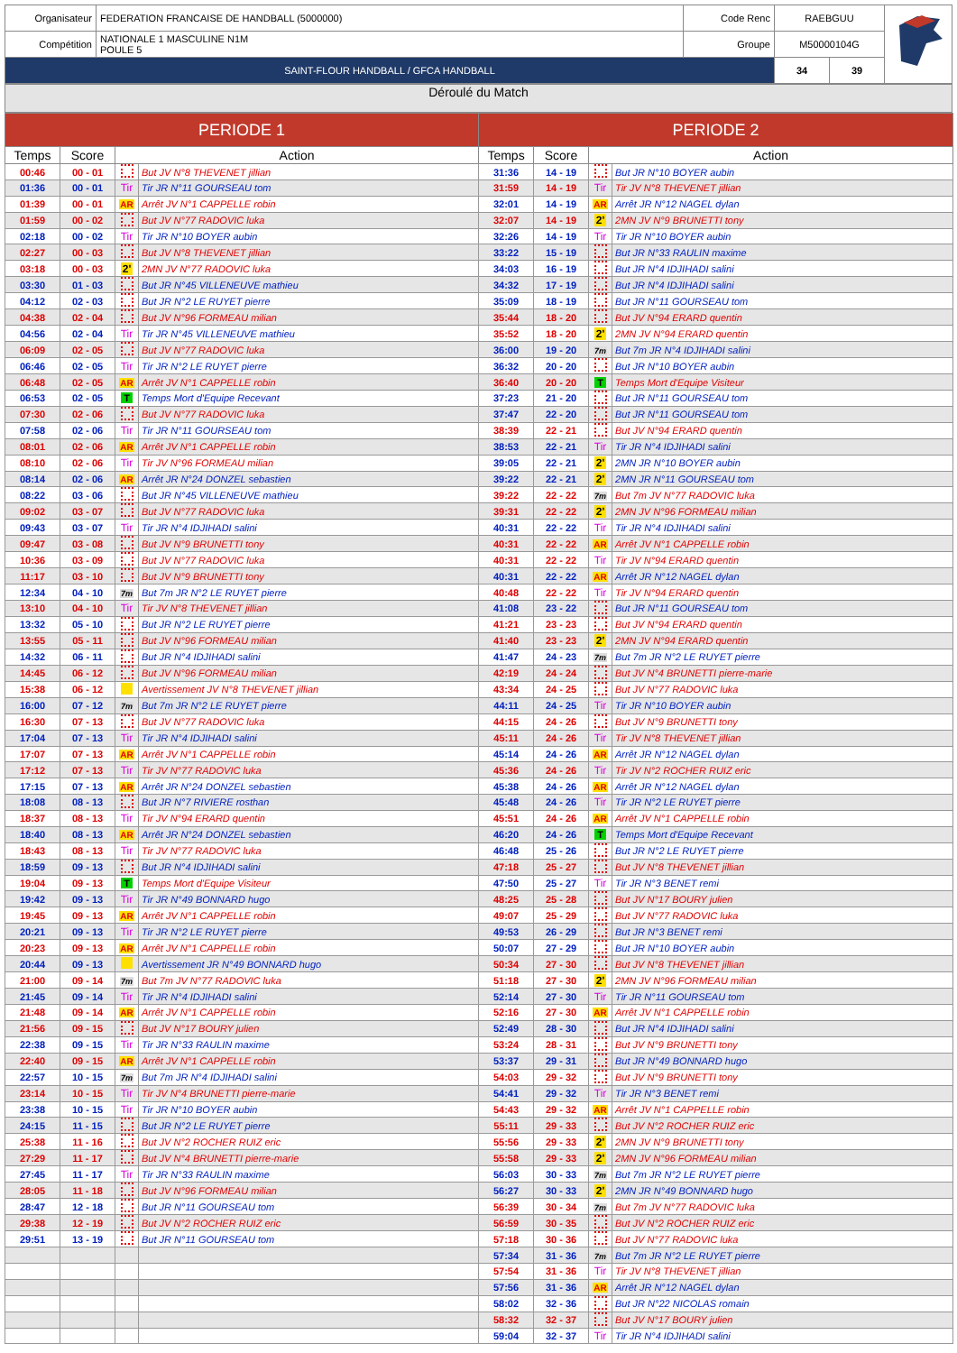| Organisateur | FEDERATION FRANCAISE DE HANDBALL (5000000) | Code Renc | RAEBGUU | | |
| Compétition | NATIONALE 1 MASCULINE N1M POULE 5 | Groupe | M50000104G | | |
| SAINT-FLOUR HANDBALL / GFCA HANDBALL | | | 34 | 39 | |
Déroulé du Match
| PERIODE 1 | | | | PERIODE 2 | | | |
| --- | --- | --- | --- | --- | --- | --- | --- |
| Temps | Score | Action | | Temps | Score | Action | |
| 00:46 | 00 - 01 | | But JV N°8 THEVENET jillian | 31:36 | 14 - 19 | | But JR N°10 BOYER aubin |
| 01:36 | 00 - 01 | Tir | Tir JR N°11 GOURSEAU tom | 31:59 | 14 - 19 | Tir | Tir JV N°8 THEVENET jillian |
| 01:39 | 00 - 01 | AR | Arrêt JV N°1 CAPPELLE robin | 32:01 | 14 - 19 | AR | Arrêt JR N°12 NAGEL dylan |
| 01:59 | 00 - 02 | | But JV N°77 RADOVIC luka | 32:07 | 14 - 19 | 2' | 2MN JV N°9 BRUNETTI tony |
| 02:18 | 00 - 02 | Tir | Tir JR N°10 BOYER aubin | 32:26 | 14 - 19 | Tir | Tir JR N°10 BOYER aubin |
| 02:27 | 00 - 03 | | But JV N°8 THEVENET jillian | 33:22 | 15 - 19 | | But JR N°33 RAULIN maxime |
| 03:18 | 00 - 03 | 2' | 2MN JV N°77 RADOVIC luka | 34:03 | 16 - 19 | | But JR N°4 IDJIHADI salini |
| 03:30 | 01 - 03 | | But JR N°45 VILLENEUVE mathieu | 34:32 | 17 - 19 | | But JR N°4 IDJIHADI salini |
| 04:12 | 02 - 03 | | But JR N°2 LE RUYET pierre | 35:09 | 18 - 19 | | But JR N°11 GOURSEAU tom |
| 04:38 | 02 - 04 | | But JV N°96 FORMEAU milian | 35:44 | 18 - 20 | | But JV N°94 ERARD quentin |
| 04:56 | 02 - 04 | Tir | Tir JR N°45 VILLENEUVE mathieu | 35:52 | 18 - 20 | 2' | 2MN JV N°94 ERARD quentin |
| 06:09 | 02 - 05 | | But JV N°77 RADOVIC luka | 36:00 | 19 - 20 | 7m | But 7m JR N°4 IDJIHADI salini |
| 06:46 | 02 - 05 | Tir | Tir JR N°2 LE RUYET pierre | 36:32 | 20 - 20 | | But JR N°10 BOYER aubin |
| 06:48 | 02 - 05 | AR | Arrêt JV N°1 CAPPELLE robin | 36:40 | 20 - 20 | T | Temps Mort d'Equipe Visiteur |
| 06:53 | 02 - 05 | T | Temps Mort d'Equipe Recevant | 37:23 | 21 - 20 | | But JR N°11 GOURSEAU tom |
| 07:30 | 02 - 06 | | But JV N°77 RADOVIC luka | 37:47 | 22 - 20 | | But JR N°11 GOURSEAU tom |
| 07:58 | 02 - 06 | Tir | Tir JR N°11 GOURSEAU tom | 38:39 | 22 - 21 | | But JV N°94 ERARD quentin |
| 08:01 | 02 - 06 | AR | Arrêt JV N°1 CAPPELLE robin | 38:53 | 22 - 21 | Tir | Tir JR N°4 IDJIHADI salini |
| 08:10 | 02 - 06 | Tir | Tir JV N°96 FORMEAU milian | 39:05 | 22 - 21 | 2' | 2MN JR N°10 BOYER aubin |
| 08:14 | 02 - 06 | AR | Arrêt JR N°24 DONZEL sebastien | 39:22 | 22 - 21 | 2' | 2MN JR N°11 GOURSEAU tom |
| 08:22 | 03 - 06 | | But JR N°45 VILLENEUVE mathieu | 39:22 | 22 - 22 | 7m | But 7m JV N°77 RADOVIC luka |
| 09:02 | 03 - 07 | | But JV N°77 RADOVIC luka | 39:31 | 22 - 22 | 2' | 2MN JV N°96 FORMEAU milian |
| 09:43 | 03 - 07 | Tir | Tir JR N°4 IDJIHADI salini | 40:31 | 22 - 22 | Tir | Tir JR N°4 IDJIHADI salini |
| 09:47 | 03 - 08 | | But JV N°9 BRUNETTI tony | 40:31 | 22 - 22 | AR | Arrêt JV N°1 CAPPELLE robin |
| 10:36 | 03 - 09 | | But JV N°77 RADOVIC luka | 40:31 | 22 - 22 | Tir | Tir JV N°94 ERARD quentin |
| 11:17 | 03 - 10 | | But JV N°9 BRUNETTI tony | 40:31 | 22 - 22 | AR | Arrêt JR N°12 NAGEL dylan |
| 12:34 | 04 - 10 | 7m | But 7m JR N°2 LE RUYET pierre | 40:48 | 22 - 22 | Tir | Tir JV N°94 ERARD quentin |
| 13:10 | 04 - 10 | Tir | Tir JV N°8 THEVENET jillian | 41:08 | 23 - 22 | | But JR N°11 GOURSEAU tom |
| 13:32 | 05 - 10 | | But JR N°2 LE RUYET pierre | 41:21 | 23 - 23 | | But JV N°94 ERARD quentin |
| 13:55 | 05 - 11 | | But JV N°96 FORMEAU milian | 41:40 | 23 - 23 | 2' | 2MN JV N°94 ERARD quentin |
| 14:32 | 06 - 11 | | But JR N°4 IDJIHADI salini | 41:47 | 24 - 23 | 7m | But 7m JR N°2 LE RUYET pierre |
| 14:45 | 06 - 12 | | But JV N°96 FORMEAU milian | 42:19 | 24 - 24 | | But JV N°4 BRUNETTI pierre-marie |
| 15:38 | 06 - 12 | | Avertissement JV N°8 THEVENET jillian | 43:34 | 24 - 25 | | But JV N°77 RADOVIC luka |
| 16:00 | 07 - 12 | 7m | But 7m JR N°2 LE RUYET pierre | 44:11 | 24 - 25 | Tir | Tir JR N°10 BOYER aubin |
| 16:30 | 07 - 13 | | But JV N°77 RADOVIC luka | 44:15 | 24 - 26 | | But JV N°9 BRUNETTI tony |
| 17:04 | 07 - 13 | Tir | Tir JR N°4 IDJIHADI salini | 45:11 | 24 - 26 | Tir | Tir JV N°8 THEVENET jillian |
| 17:07 | 07 - 13 | AR | Arrêt JV N°1 CAPPELLE robin | 45:14 | 24 - 26 | AR | Arrêt JR N°12 NAGEL dylan |
| 17:12 | 07 - 13 | Tir | Tir JV N°77 RADOVIC luka | 45:36 | 24 - 26 | Tir | Tir JV N°2 ROCHER RUIZ eric |
| 17:15 | 07 - 13 | AR | Arrêt JR N°24 DONZEL sebastien | 45:38 | 24 - 26 | AR | Arrêt JR N°12 NAGEL dylan |
| 18:08 | 08 - 13 | | But JR N°7 RIVIERE rosthan | 45:48 | 24 - 26 | Tir | Tir JR N°2 LE RUYET pierre |
| 18:37 | 08 - 13 | Tir | Tir JV N°94 ERARD quentin | 45:51 | 24 - 26 | AR | Arrêt JV N°1 CAPPELLE robin |
| 18:40 | 08 - 13 | AR | Arrêt JR N°24 DONZEL sebastien | 46:20 | 24 - 26 | T | Temps Mort d'Equipe Recevant |
| 18:43 | 08 - 13 | Tir | Tir JV N°77 RADOVIC luka | 46:48 | 25 - 26 | | But JR N°2 LE RUYET pierre |
| 18:59 | 09 - 13 | | But JR N°4 IDJIHADI salini | 47:18 | 25 - 27 | | But JV N°8 THEVENET jillian |
| 19:04 | 09 - 13 | T | Temps Mort d'Equipe Visiteur | 47:50 | 25 - 27 | Tir | Tir JR N°3 BENET remi |
| 19:42 | 09 - 13 | Tir | Tir JR N°49 BONNARD hugo | 48:25 | 25 - 28 | | But JV N°17 BOURY julien |
| 19:45 | 09 - 13 | AR | Arrêt JV N°1 CAPPELLE robin | 49:07 | 25 - 29 | | But JV N°77 RADOVIC luka |
| 20:21 | 09 - 13 | Tir | Tir JR N°2 LE RUYET pierre | 49:53 | 26 - 29 | | But JR N°3 BENET remi |
| 20:23 | 09 - 13 | AR | Arrêt JV N°1 CAPPELLE robin | 50:07 | 27 - 29 | | But JR N°10 BOYER aubin |
| 20:44 | 09 - 13 | | Avertissement JR N°49 BONNARD hugo | 50:34 | 27 - 30 | | But JV N°8 THEVENET jillian |
| 21:00 | 09 - 14 | 7m | But 7m JV N°77 RADOVIC luka | 51:18 | 27 - 30 | 2' | 2MN JV N°96 FORMEAU milian |
| 21:45 | 09 - 14 | Tir | Tir JR N°4 IDJIHADI salini | 52:14 | 27 - 30 | Tir | Tir JR N°11 GOURSEAU tom |
| 21:48 | 09 - 14 | AR | Arrêt JV N°1 CAPPELLE robin | 52:16 | 27 - 30 | AR | Arrêt JV N°1 CAPPELLE robin |
| 21:56 | 09 - 15 | | But JV N°17 BOURY julien | 52:49 | 28 - 30 | | But JR N°4 IDJIHADI salini |
| 22:38 | 09 - 15 | Tir | Tir JR N°33 RAULIN maxime | 53:24 | 28 - 31 | | But JV N°9 BRUNETTI tony |
| 22:40 | 09 - 15 | AR | Arrêt JV N°1 CAPPELLE robin | 53:37 | 29 - 31 | | But JR N°49 BONNARD hugo |
| 22:57 | 10 - 15 | 7m | But 7m JR N°4 IDJIHADI salini | 54:03 | 29 - 32 | | But JV N°9 BRUNETTI tony |
| 23:14 | 10 - 15 | Tir | Tir JV N°4 BRUNETTI pierre-marie | 54:41 | 29 - 32 | Tir | Tir JR N°3 BENET remi |
| 23:38 | 10 - 15 | Tir | Tir JR N°10 BOYER aubin | 54:43 | 29 - 32 | AR | Arrêt JV N°1 CAPPELLE robin |
| 24:15 | 11 - 15 | | But JR N°2 LE RUYET pierre | 55:11 | 29 - 33 | | But JV N°2 ROCHER RUIZ eric |
| 25:38 | 11 - 16 | | But JV N°2 ROCHER RUIZ eric | 55:56 | 29 - 33 | 2' | 2MN JV N°9 BRUNETTI tony |
| 27:29 | 11 - 17 | | But JV N°4 BRUNETTI pierre-marie | 55:58 | 29 - 33 | 2' | 2MN JV N°96 FORMEAU milian |
| 27:45 | 11 - 17 | Tir | Tir JR N°33 RAULIN maxime | 56:03 | 30 - 33 | 7m | But 7m JR N°2 LE RUYET pierre |
| 28:05 | 11 - 18 | | But JV N°96 FORMEAU milian | 56:27 | 30 - 33 | 2' | 2MN JR N°49 BONNARD hugo |
| 28:47 | 12 - 18 | | But JR N°11 GOURSEAU tom | 56:39 | 30 - 34 | 7m | But 7m JV N°77 RADOVIC luka |
| 29:38 | 12 - 19 | | But JV N°2 ROCHER RUIZ eric | 56:59 | 30 - 35 | | But JV N°2 ROCHER RUIZ eric |
| 29:51 | 13 - 19 | | But JR N°11 GOURSEAU tom | 57:18 | 30 - 36 | | But JV N°77 RADOVIC luka |
| | | | | 57:34 | 31 - 36 | 7m | But 7m JR N°2 LE RUYET pierre |
| | | | | 57:54 | 31 - 36 | Tir | Tir JV N°8 THEVENET jillian |
| | | | | 57:56 | 31 - 36 | AR | Arrêt JR N°12 NAGEL dylan |
| | | | | 58:02 | 32 - 36 | | But JR N°22 NICOLAS romain |
| | | | | 58:32 | 32 - 37 | | But JV N°17 BOURY julien |
| | | | | 59:04 | 32 - 37 | Tir | Tir JR N°4 IDJIHADI salini |